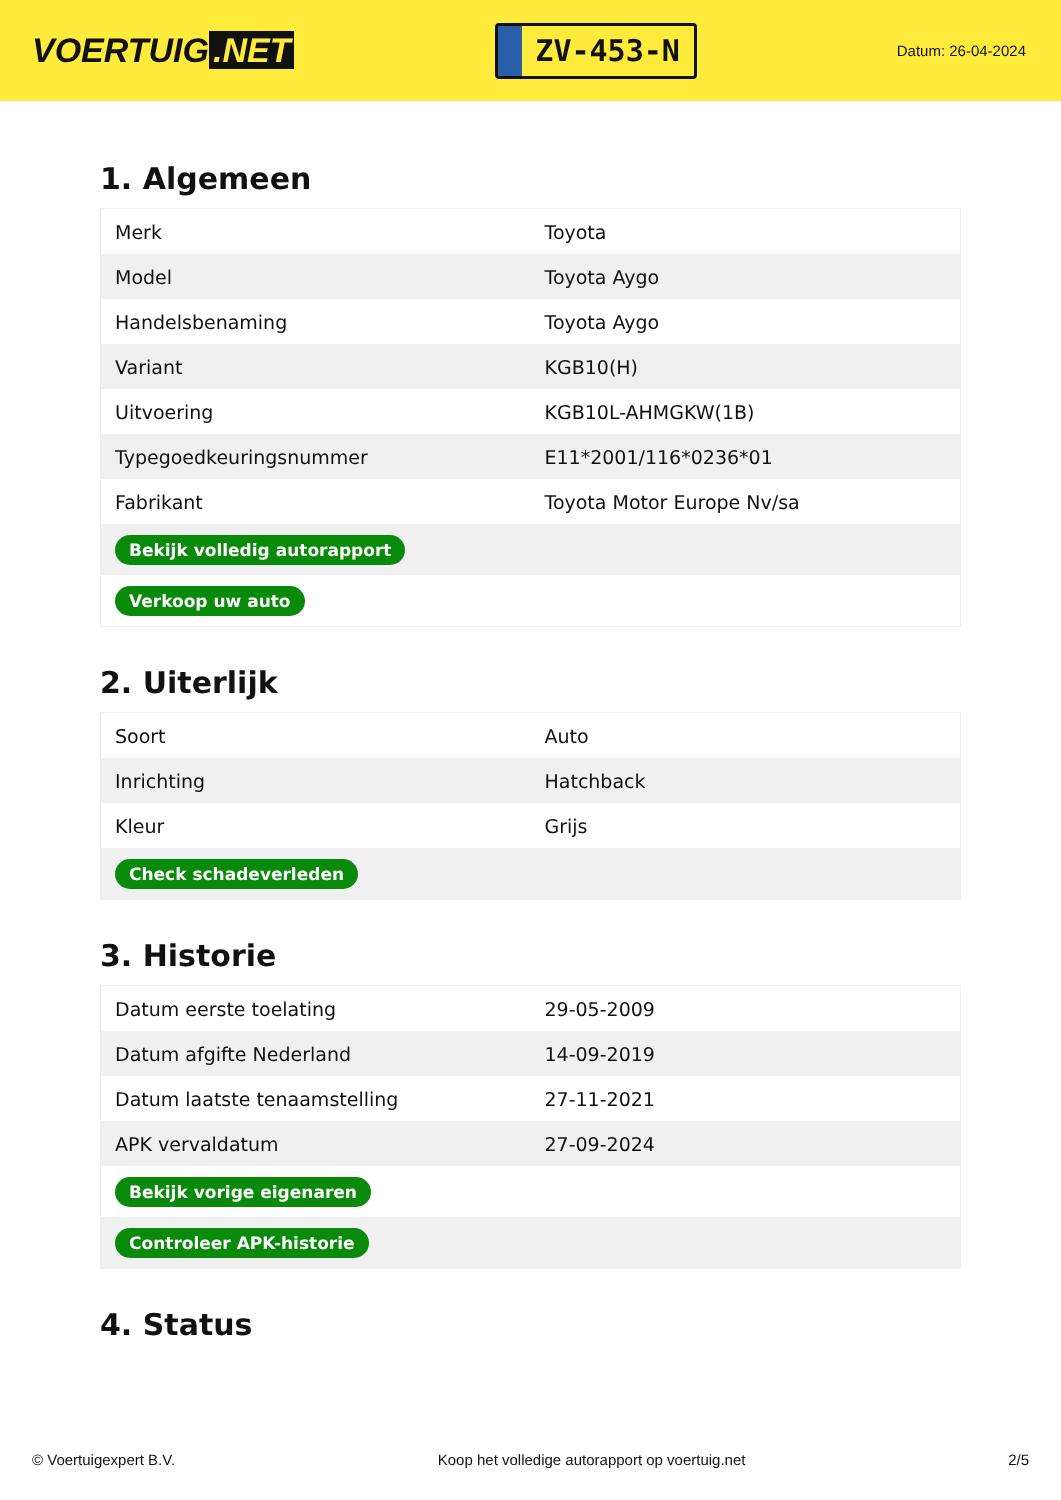VOERTUIG.NET
ZV-453-N
Datum: 26-04-2024
1. Algemeen
| Merk | Toyota |
| Model | Toyota Aygo |
| Handelsbenaming | Toyota Aygo |
| Variant | KGB10(H) |
| Uitvoering | KGB10L-AHMGKW(1B) |
| Typegoedkeuringsnummer | E11*2001/116*0236*01 |
| Fabrikant | Toyota Motor Europe Nv/sa |
| Bekijk volledig autorapport | |
| Verkoop uw auto | |
2. Uiterlijk
| Soort | Auto |
| Inrichting | Hatchback |
| Kleur | Grijs |
| Check schadeverleden | |
3. Historie
| Datum eerste toelating | 29-05-2009 |
| Datum afgifte Nederland | 14-09-2019 |
| Datum laatste tenaamstelling | 27-11-2021 |
| APK vervaldatum | 27-09-2024 |
| Bekijk vorige eigenaren | |
| Controleer APK-historie | |
4. Status
© Voertuigexpert B.V. Koop het volledige autorapport op voertuig.net 2/5